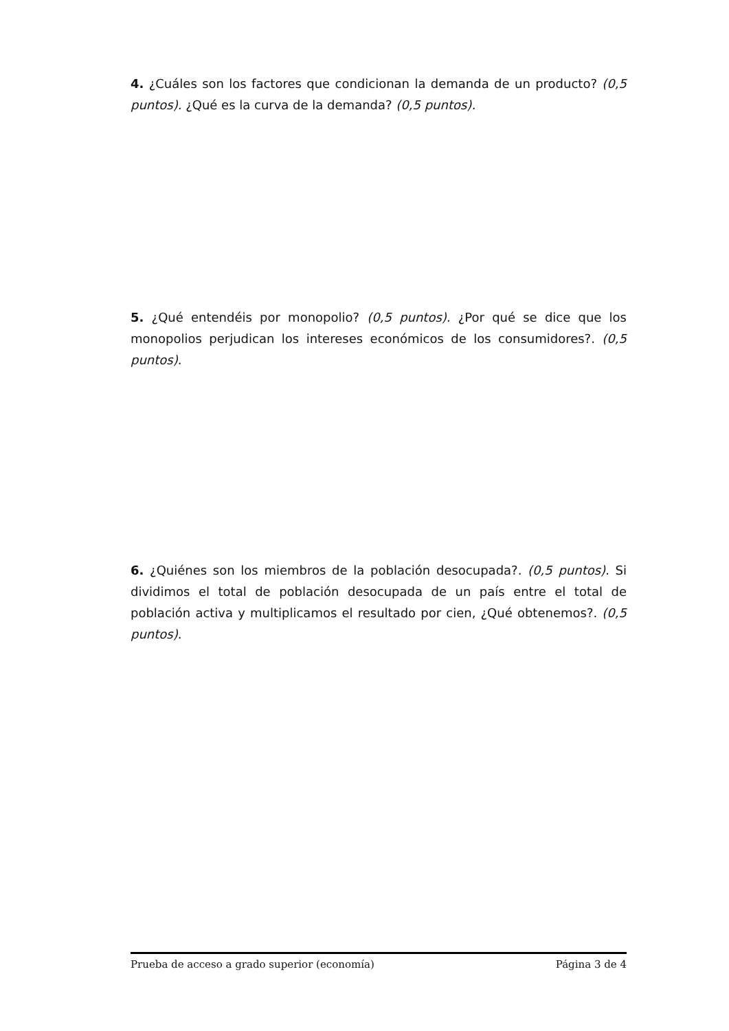4. ¿Cuáles son los factores que condicionan la demanda de un producto? (0,5 puntos). ¿Qué es la curva de la demanda? (0,5 puntos).
5. ¿Qué entendéis por monopolio? (0,5 puntos). ¿Por qué se dice que los monopolios perjudican los intereses económicos de los consumidores?. (0,5 puntos).
6. ¿Quiénes son los miembros de la población desocupada?. (0,5 puntos). Si dividimos el total de población desocupada de un país entre el total de población activa y multiplicamos el resultado por cien, ¿Qué obtenemos?. (0,5 puntos).
Prueba de acceso a grado superior (economía) Página 3 de 4